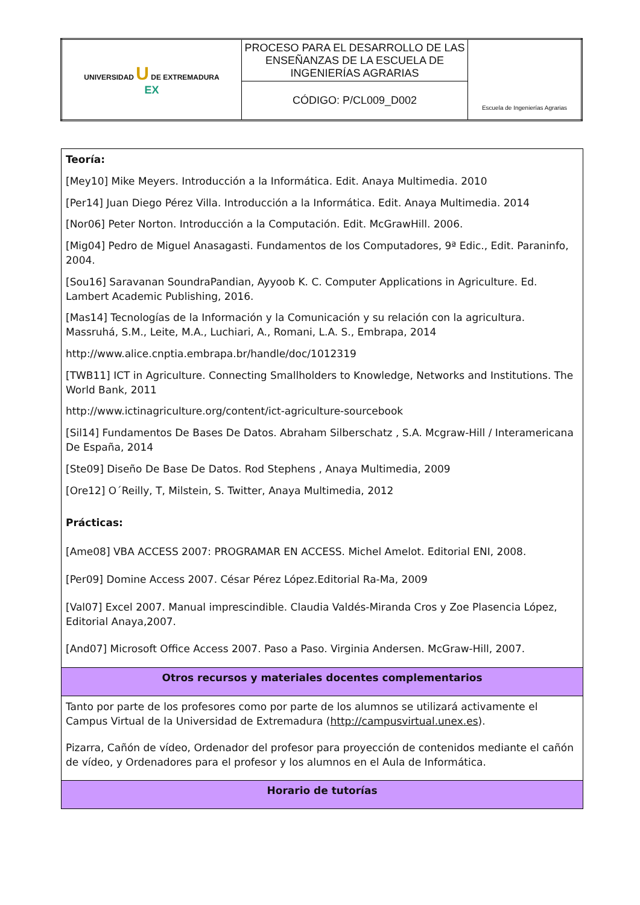| UNIVERSIDAD U DE EXTREMADURA EX | PROCESO PARA EL DESARROLLO DE LAS ENSEÑANZAS DE LA ESCUELA DE INGENIERÍAS AGRARIAS | Escuela de Ingenierías Agrarias |
| | CÓDIGO: P/CL009_D002 | |
| Teoría: [Mey10] Mike Meyers. Introducción a la Informática. Edit. Anaya Multimedia. 2010 [Per14] Juan Diego Pérez Villa. Introducción a la Informática. Edit. Anaya Multimedia. 2014 [Nor06] Peter Norton. Introducción a la Computación. Edit. McGrawHill. 2006. [Mig04] Pedro de Miguel Anasagasti. Fundamentos de los Computadores, 9ª Edic., Edit. Paraninfo, 2004. [Sou16] Saravanan SoundraPandian, Ayyoob K. C. Computer Applications in Agriculture. Ed. Lambert Academic Publishing, 2016. [Mas14] Tecnologías de la Información y la Comunicación y su relación con la agricultura. Massruhá, S.M., Leite, M.A., Luchiari, A., Romani, L.A. S., Embrapa, 2014 http://www.alice.cnptia.embrapa.br/handle/doc/1012319 [TWB11] ICT in Agriculture. Connecting Smallholders to Knowledge, Networks and Institutions. The World Bank, 2011 http://www.ictinagriculture.org/content/ict-agriculture-sourcebook [Sil14] Fundamentos De Bases De Datos. Abraham Silberschatz , S.A. Mcgraw-Hill / Interamericana De España, 2014 [Ste09] Diseño De Base De Datos. Rod Stephens , Anaya Multimedia, 2009 [Ore12] O´Reilly, T, Milstein, S. Twitter, Anaya Multimedia, 2012 Prácticas: [Ame08] VBA ACCESS 2007: PROGRAMAR EN ACCESS. Michel Amelot. Editorial ENI, 2008. [Per09] Domine Access 2007. César Pérez López.Editorial Ra-Ma, 2009 [Val07] Excel 2007. Manual imprescindible. Claudia Valdés-Miranda Cros y Zoe Plasencia López, Editorial Anaya,2007. [And07] Microsoft Office Access 2007. Paso a Paso. Virginia Andersen. McGraw-Hill, 2007. |
| Otros recursos y materiales docentes complementarios |
| Tanto por parte de los profesores como por parte de los alumnos se utilizará activamente el Campus Virtual de la Universidad de Extremadura ( http://campusvirtual.unex.es ). Pizarra, Cañón de vídeo, Ordenador del profesor para proyección de contenidos mediante el cañón de vídeo, y Ordenadores para el profesor y los alumnos en el Aula de Informática. |
| Horario de tutorías |